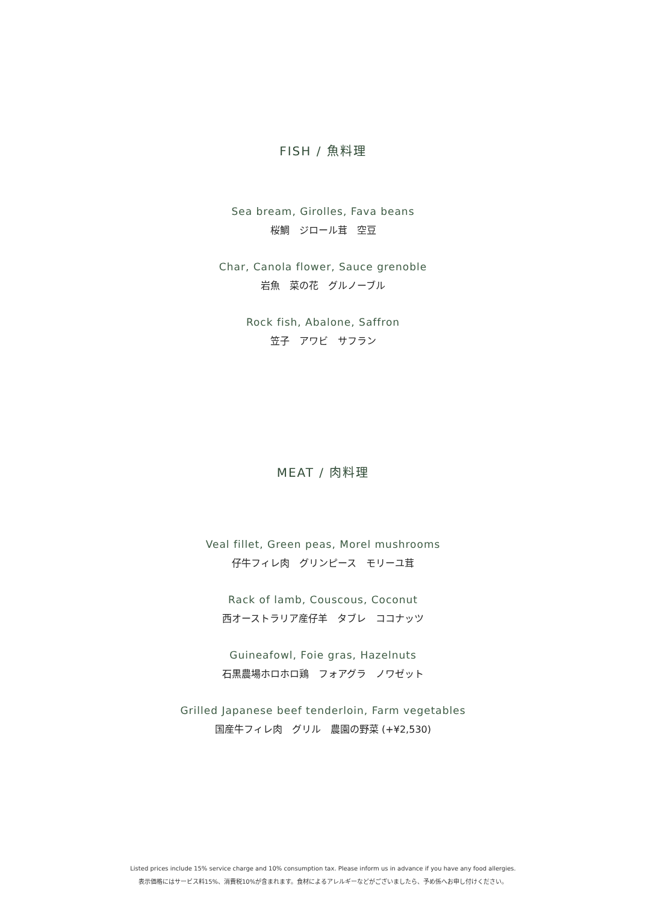FISH / 魚料理
Sea bream, Girolles, Fava beans
桜鯛　ジロール茸　空豆
Char, Canola flower, Sauce grenoble
岩魚　菜の花　グルノーブル
Rock fish, Abalone, Saffron
笠子　アワビ　サフラン
MEAT / 肉料理
Veal fillet, Green peas, Morel mushrooms
仔牛フィレ肉　グリンピース　モリーユ茸
Rack of lamb, Couscous, Coconut
西オーストラリア産仔羊　タブレ　ココナッツ
Guineafowl, Foie gras, Hazelnuts
石黒農場ホロホロ鶏　フォアグラ　ノワゼット
Grilled Japanese beef tenderloin, Farm vegetables
国産牛フィレ肉　グリル　農園の野菜 (+¥2,530)
Listed prices include 15% service charge and 10% consumption tax. Please inform us in advance if you have any food allergies.
表示価格にはサービス料15%、消費税10%が含まれます。食材によるアレルギーなどがございましたら、予め係へお申し付けください。